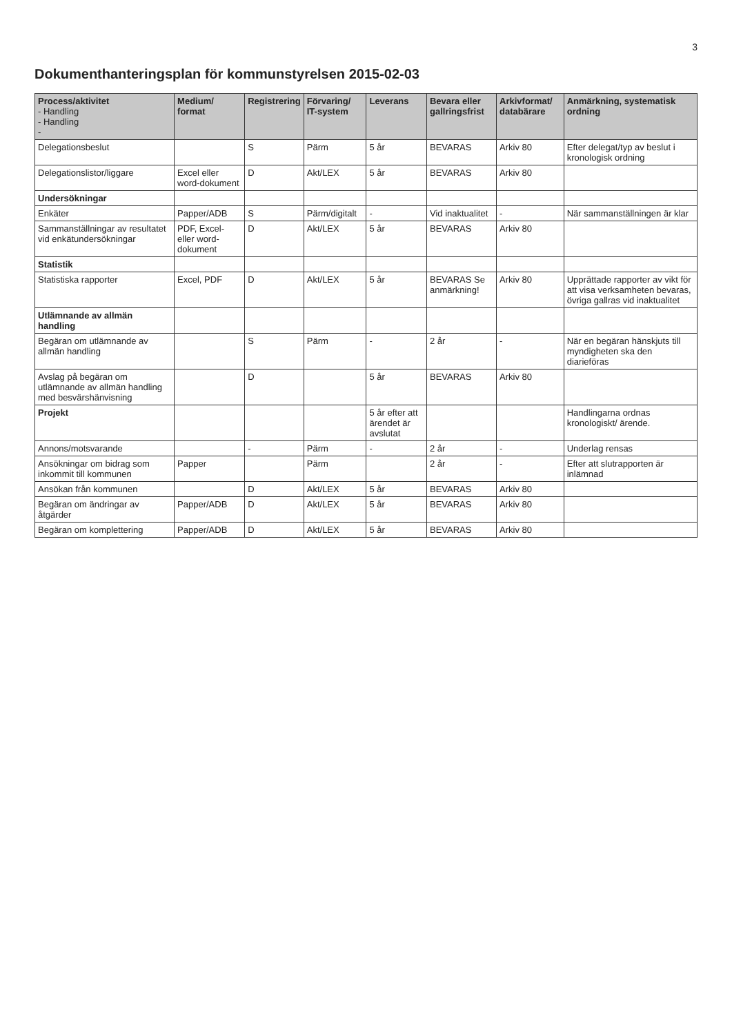3
Dokumenthanteringsplan för kommunstyrelsen 2015-02-03
| Process/aktivitet - Handling - Handling - | Medium/ format | Registrering | Förvaring/ IT-system | Leverans | Bevara eller gallringsfrist | Arkivformat/ databärare | Anmärkning, systematisk ordning |
| --- | --- | --- | --- | --- | --- | --- | --- |
| Delegationsbeslut | | S | Pärm | 5 år | BEVARAS | Arkiv 80 | Efter delegat/typ av beslut i kronologisk ordning |
| Delegationslistor/liggare | Excel eller word-dokument | D | Akt/LEX | 5 år | BEVARAS | Arkiv 80 | |
| Undersökningar | | | | | | | |
| Enkäter | Papper/ADB | S | Pärm/digitalt | - | Vid inaktualitet | - | När sammanställningen är klar |
| Sammanställningar av resultatet vid enkätundersökningar | PDF, Excel- eller word- dokument | D | Akt/LEX | 5 år | BEVARAS | Arkiv 80 | |
| Statistik | | | | | | | |
| Statistiska rapporter | Excel, PDF | D | Akt/LEX | 5 år | BEVARAS Se anmärkning! | Arkiv 80 | Upprättade rapporter av vikt för att visa verksamheten bevaras, övriga gallras vid inaktualitet |
| Utlämnande av allmän handling | | | | | | | |
| Begäran om utlämnande av allmän handling | | S | Pärm | - | 2 år | - | När en begäran hänskjuts till myndigheten ska den diarieföras |
| Avslag på begäran om utlämnande av allmän handling med besvärshänvisning | | D | | 5 år | BEVARAS | Arkiv 80 | |
| Projekt | | | | 5 år efter att ärendet är avslutat | | | Handlingarna ordnas kronologiskt/ ärende. |
| Annons/motsvarande | | - | Pärm | - | 2 år | - | Underlag rensas |
| Ansökningar om bidrag som inkommit till kommunen | Papper | | Pärm | | 2 år | - | Efter att slutrapporten är inlämnad |
| Ansökan från kommunen | | D | Akt/LEX | 5 år | BEVARAS | Arkiv 80 | |
| Begäran om ändringar av åtgärder | Papper/ADB | D | Akt/LEX | 5 år | BEVARAS | Arkiv 80 | |
| Begäran om komplettering | Papper/ADB | D | Akt/LEX | 5 år | BEVARAS | Arkiv 80 | |